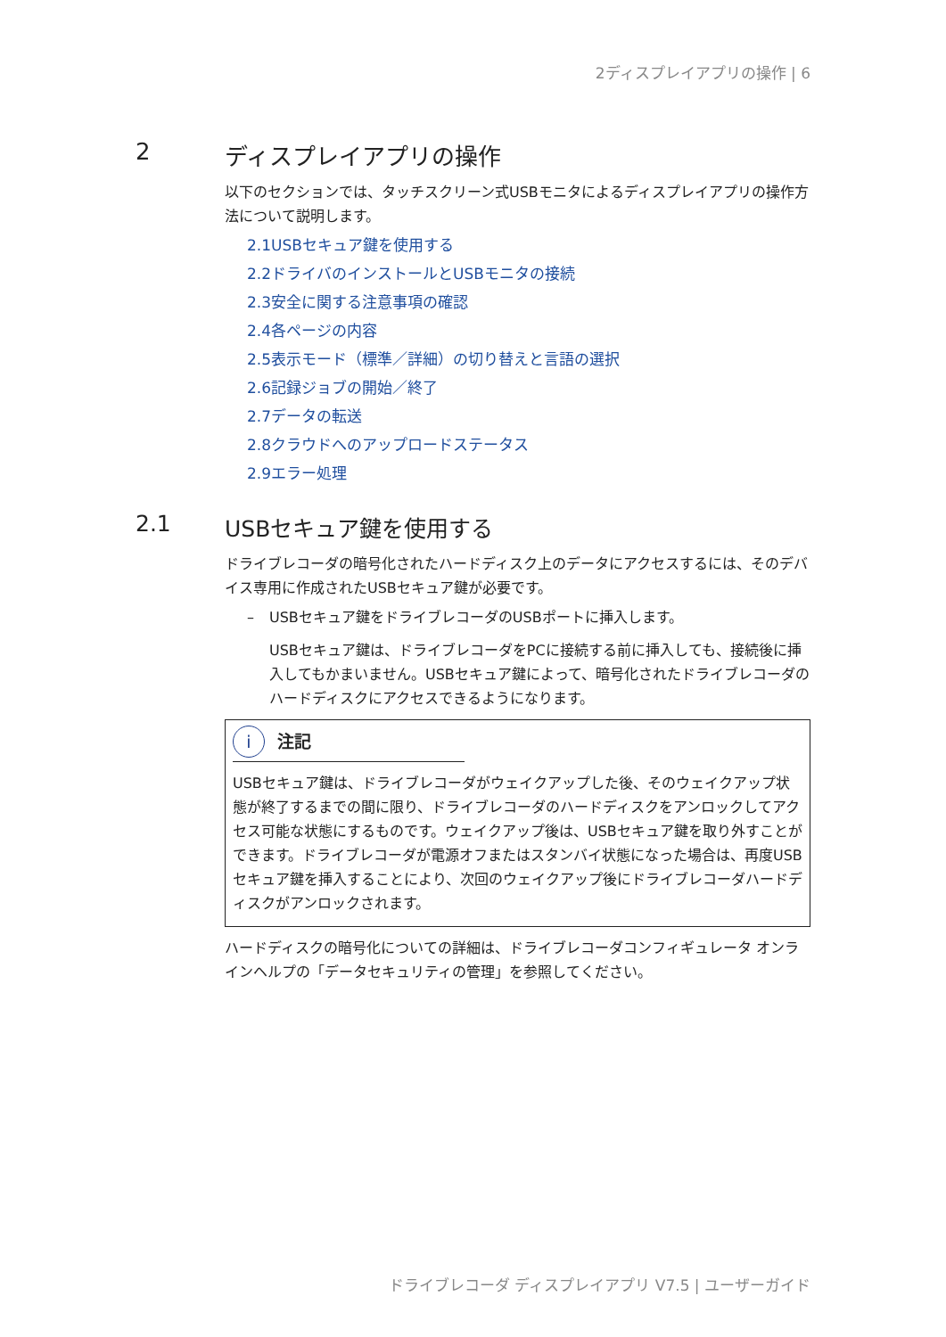2ディスプレイアプリの操作 | 6
2 ディスプレイアプリの操作
以下のセクションでは、タッチスクリーン式USBモニタによるディスプレイアプリの操作方法について説明します。
2.1USBセキュア鍵を使用する
2.2ドライバのインストールとUSBモニタの接続
2.3安全に関する注意事項の確認
2.4各ページの内容
2.5表示モード（標準／詳細）の切り替えと言語の選択
2.6記録ジョブの開始／終了
2.7データの転送
2.8クラウドへのアップロードステータス
2.9エラー処理
2.1 USBセキュア鍵を使用する
ドライブレコーダの暗号化されたハードディスク上のデータにアクセスするには、そのデバイス専用に作成されたUSBセキュア鍵が必要です。
– USBセキュア鍵をドライブレコーダのUSBポートに挿入します。
USBセキュア鍵は、ドライブレコーダをPCに接続する前に挿入しても、接続後に挿入してもかまいません。USBセキュア鍵によって、暗号化されたドライブレコーダのハードディスクにアクセスできるようになります。
i 注記
USBセキュア鍵は、ドライブレコーダがウェイクアップした後、そのウェイクアップ状態が終了するまでの間に限り、ドライブレコーダのハードディスクをアンロックしてアクセス可能な状態にするものです。ウェイクアップ後は、USBセキュア鍵を取り外すことができます。ドライブレコーダが電源オフまたはスタンバイ状態になった場合は、再度USBセキュア鍵を挿入することにより、次回のウェイクアップ後にドライブレコーダハードディスクがアンロックされます。
ハードディスクの暗号化についての詳細は、ドライブレコーダコンフィギュレータ オンラインヘルプの「データセキュリティの管理」を参照してください。
ドライブレコーダ ディスプレイアプリ V7.5 | ユーザーガイド